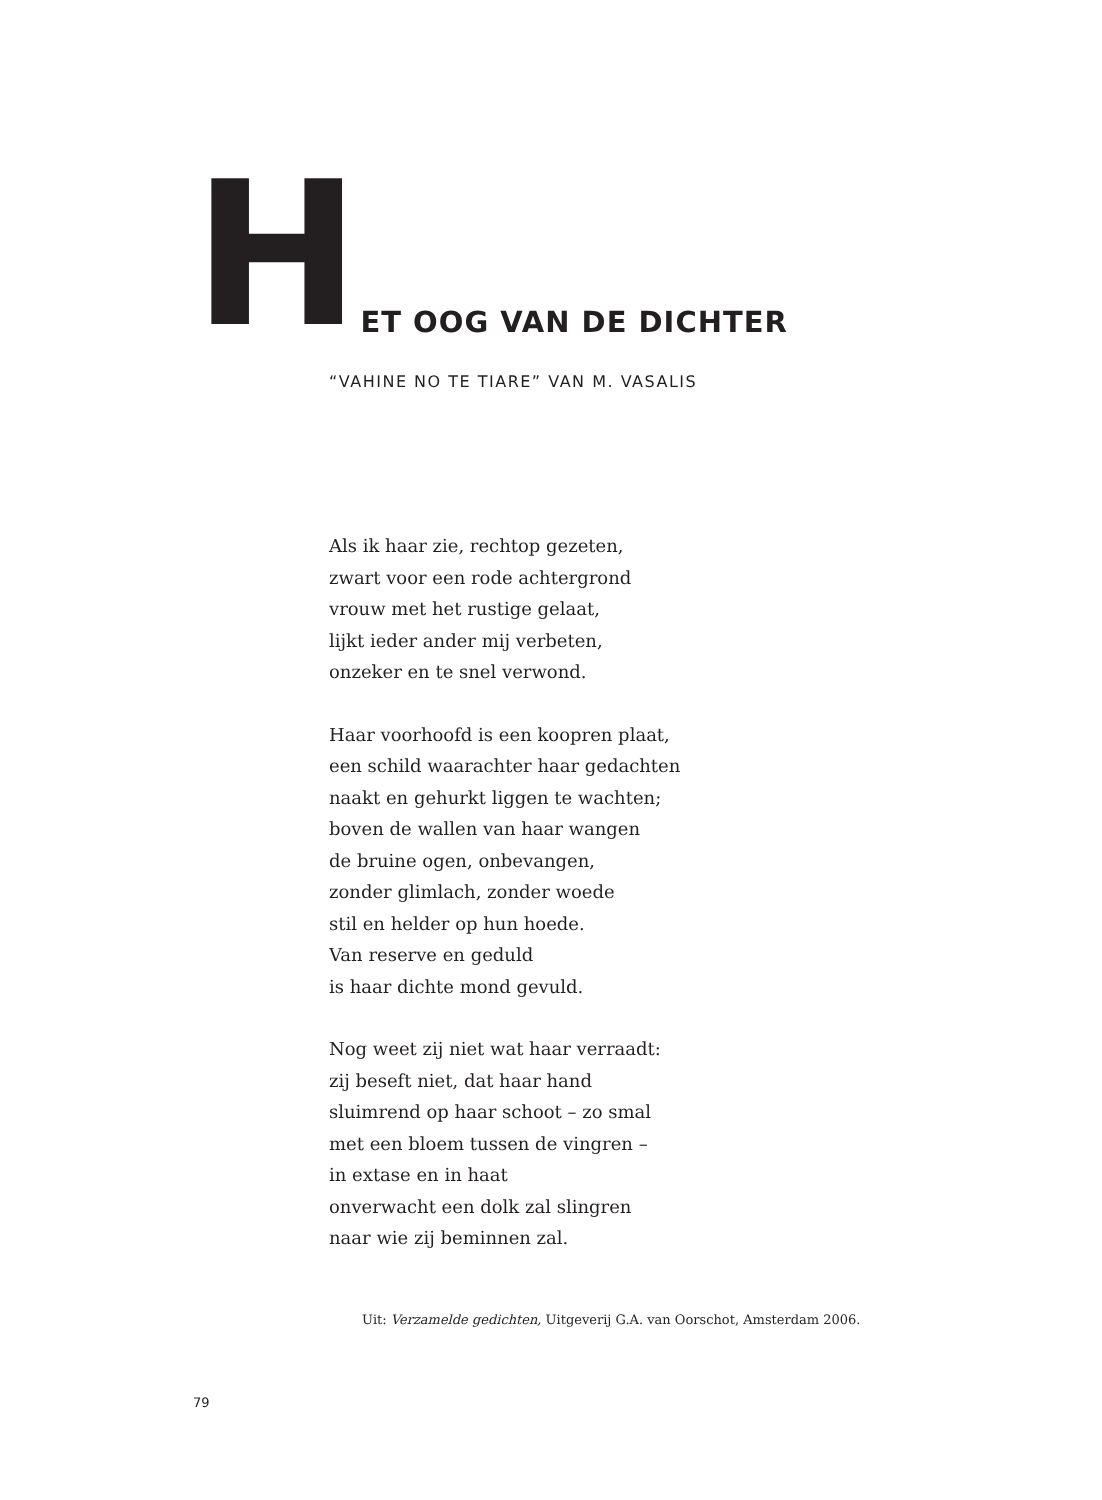HET OOG VAN DE DICHTER
“VAHINE NO TE TIARE” VAN M. VASALIS
Als ik haar zie, rechtop gezeten,
zwart voor een rode achtergrond
vrouw met het rustige gelaat,
lijkt ieder ander mij verbeten,
onzeker en te snel verwond.
Haar voorhoofd is een koopren plaat,
een schild waarachter haar gedachten
naakt en gehurkt liggen te wachten;
boven de wallen van haar wangen
de bruine ogen, onbevangen,
zonder glimlach, zonder woede
stil en helder op hun hoede.
Van reserve en geduld
is haar dichte mond gevuld.
Nog weet zij niet wat haar verraadt:
zij beseft niet, dat haar hand
sluimrend op haar schoot – zo smal
met een bloem tussen de vingren –
in extase en in haat
onverwacht een dolk zal slingren
naar wie zij beminnen zal.
Uit: Verzamelde gedichten, Uitgeverij G.A. van Oorschot, Amsterdam 2006.
79